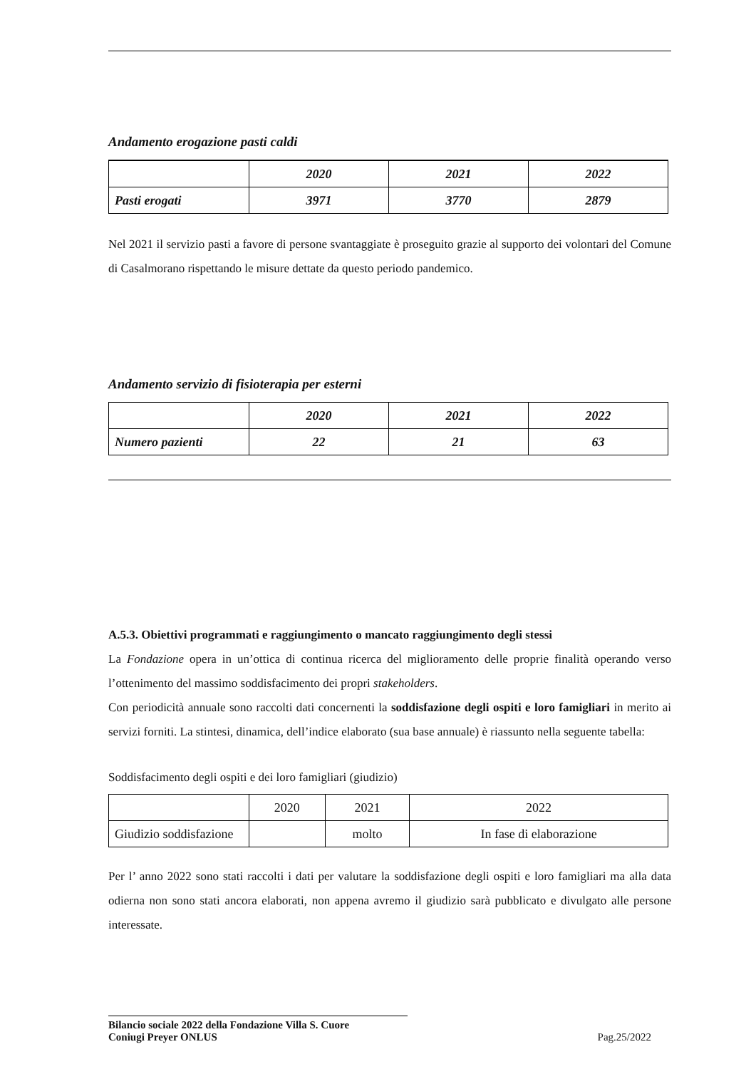Andamento erogazione pasti caldi
| | 2020 | 2021 | 2022 |
| Pasti erogati | 3971 | 3770 | 2879 |
Nel 2021 il servizio pasti a favore di persone svantaggiate è proseguito grazie al supporto dei volontari del Comune di Casalmorano rispettando le misure dettate da questo periodo pandemico.
Andamento servizio di fisioterapia per esterni
| | 2020 | 2021 | 2022 |
| Numero pazienti | 22 | 21 | 63 |
A.5.3. Obiettivi programmati e raggiungimento o mancato raggiungimento degli stessi
La Fondazione opera in un’ottica di continua ricerca del miglioramento delle proprie finalità operando verso l’ottenimento del massimo soddisfacimento dei propri stakeholders.
Con periodicità annuale sono raccolti dati concernenti la soddisfazione degli ospiti e loro famigliari in merito ai servizi forniti. La stintesi, dinamica, dell’indice elaborato (sua base annuale) è riassunto nella seguente tabella:
Soddisfacimento degli ospiti e dei loro famigliari (giudizio)
| | 2020 | 2021 | 2022 |
| Giudizio soddisfazione | | molto | In fase di elaborazione |
Per l’ anno 2022 sono stati raccolti i dati per valutare la soddisfazione degli ospiti e loro famigliari ma alla data odierna non sono stati ancora elaborati, non appena avremo il giudizio sarà pubblicato e divulgato alle persone interessate.
Bilancio sociale 2022 della Fondazione Villa S. Cuore
Coniugi Preyer ONLUS Pag.25/2022